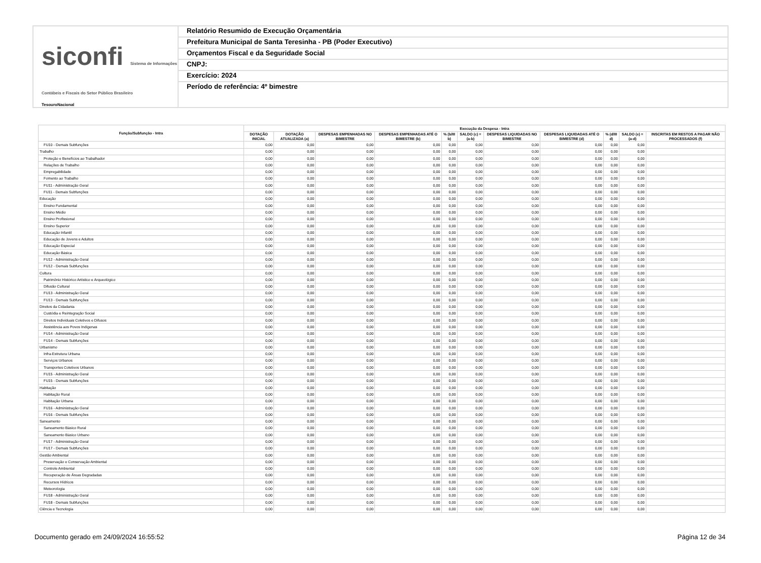siconfi Sistema de Informações Contábeis e Fiscais do Setor Público Brasileiro
TesouroNacional
Relatório Resumido de Execução Orçamentária
Prefeitura Municipal de Santa Teresinha - PB (Poder Executivo)
Orçamentos Fiscal e da Seguridade Social
CNPJ:
Exercício: 2024
Período de referência: 4º bimestre
| Função/Subfunção - Intra | Execução da Despesa - Intra | | | | | | | | | | |
| --- | --- | --- | --- | --- | --- | --- | --- | --- | --- | --- | --- |
| | DOTAÇÃO INICIAL | DOTAÇÃO ATUALIZADA (a) | DESPESAS EMPENHADAS NO BIMESTRE | DESPESAS EMPENHADAS ATÉ O BIMESTRE (b) | % (b/III b) | SALDO (c) = (a-b) | DESPESAS LIQUIDADAS NO BIMESTRE | DESPESAS LIQUIDADAS ATÉ O BIMESTRE (d) | % (d/III d) | SALDO (e) = (a-d) | INSCRITAS EM RESTOS A PAGAR NÃO PROCESSADOS (f) |
| FU10 - Demais Subfunções | 0,00 | 0,00 | 0,00 | 0,00 | 0,00 | 0,00 | 0,00 | 0,00 | 0,00 | 0,00 | |
| Trabalho | 0,00 | 0,00 | 0,00 | 0,00 | 0,00 | 0,00 | 0,00 | 0,00 | 0,00 | 0,00 | |
| Proteção e Benefícios ao Trabalhador | 0,00 | 0,00 | 0,00 | 0,00 | 0,00 | 0,00 | 0,00 | 0,00 | 0,00 | 0,00 | |
| Relações de Trabalho | 0,00 | 0,00 | 0,00 | 0,00 | 0,00 | 0,00 | 0,00 | 0,00 | 0,00 | 0,00 | |
| Empregabilidade | 0,00 | 0,00 | 0,00 | 0,00 | 0,00 | 0,00 | 0,00 | 0,00 | 0,00 | 0,00 | |
| Fomento ao Trabalho | 0,00 | 0,00 | 0,00 | 0,00 | 0,00 | 0,00 | 0,00 | 0,00 | 0,00 | 0,00 | |
| FU11 - Administração Geral | 0,00 | 0,00 | 0,00 | 0,00 | 0,00 | 0,00 | 0,00 | 0,00 | 0,00 | 0,00 | |
| FU11 - Demais Subfunções | 0,00 | 0,00 | 0,00 | 0,00 | 0,00 | 0,00 | 0,00 | 0,00 | 0,00 | 0,00 | |
| Educação | 0,00 | 0,00 | 0,00 | 0,00 | 0,00 | 0,00 | 0,00 | 0,00 | 0,00 | 0,00 | |
| Ensino Fundamental | 0,00 | 0,00 | 0,00 | 0,00 | 0,00 | 0,00 | 0,00 | 0,00 | 0,00 | 0,00 | |
| Ensino Médio | 0,00 | 0,00 | 0,00 | 0,00 | 0,00 | 0,00 | 0,00 | 0,00 | 0,00 | 0,00 | |
| Ensino Profissional | 0,00 | 0,00 | 0,00 | 0,00 | 0,00 | 0,00 | 0,00 | 0,00 | 0,00 | 0,00 | |
| Ensino Superior | 0,00 | 0,00 | 0,00 | 0,00 | 0,00 | 0,00 | 0,00 | 0,00 | 0,00 | 0,00 | |
| Educação Infantil | 0,00 | 0,00 | 0,00 | 0,00 | 0,00 | 0,00 | 0,00 | 0,00 | 0,00 | 0,00 | |
| Educação de Jovens e Adultos | 0,00 | 0,00 | 0,00 | 0,00 | 0,00 | 0,00 | 0,00 | 0,00 | 0,00 | 0,00 | |
| Educação Especial | 0,00 | 0,00 | 0,00 | 0,00 | 0,00 | 0,00 | 0,00 | 0,00 | 0,00 | 0,00 | |
| Educação Básica | 0,00 | 0,00 | 0,00 | 0,00 | 0,00 | 0,00 | 0,00 | 0,00 | 0,00 | 0,00 | |
| FU12 - Administração Geral | 0,00 | 0,00 | 0,00 | 0,00 | 0,00 | 0,00 | 0,00 | 0,00 | 0,00 | 0,00 | |
| FU12 - Demais Subfunções | 0,00 | 0,00 | 0,00 | 0,00 | 0,00 | 0,00 | 0,00 | 0,00 | 0,00 | 0,00 | |
| Cultura | 0,00 | 0,00 | 0,00 | 0,00 | 0,00 | 0,00 | 0,00 | 0,00 | 0,00 | 0,00 | |
| Patrimônio Histórico Artístico e Arqueológico | 0,00 | 0,00 | 0,00 | 0,00 | 0,00 | 0,00 | 0,00 | 0,00 | 0,00 | 0,00 | |
| Difusão Cultural | 0,00 | 0,00 | 0,00 | 0,00 | 0,00 | 0,00 | 0,00 | 0,00 | 0,00 | 0,00 | |
| FU13 - Administração Geral | 0,00 | 0,00 | 0,00 | 0,00 | 0,00 | 0,00 | 0,00 | 0,00 | 0,00 | 0,00 | |
| FU13 - Demais Subfunções | 0,00 | 0,00 | 0,00 | 0,00 | 0,00 | 0,00 | 0,00 | 0,00 | 0,00 | 0,00 | |
| Direitos da Cidadania | 0,00 | 0,00 | 0,00 | 0,00 | 0,00 | 0,00 | 0,00 | 0,00 | 0,00 | 0,00 | |
| Custódia e Reintegração Social | 0,00 | 0,00 | 0,00 | 0,00 | 0,00 | 0,00 | 0,00 | 0,00 | 0,00 | 0,00 | |
| Direitos Individuais Coletivos e Difusos | 0,00 | 0,00 | 0,00 | 0,00 | 0,00 | 0,00 | 0,00 | 0,00 | 0,00 | 0,00 | |
| Assistência aos Povos Indígenas | 0,00 | 0,00 | 0,00 | 0,00 | 0,00 | 0,00 | 0,00 | 0,00 | 0,00 | 0,00 | |
| FU14 - Administração Geral | 0,00 | 0,00 | 0,00 | 0,00 | 0,00 | 0,00 | 0,00 | 0,00 | 0,00 | 0,00 | |
| FU14 - Demais Subfunções | 0,00 | 0,00 | 0,00 | 0,00 | 0,00 | 0,00 | 0,00 | 0,00 | 0,00 | 0,00 | |
| Urbanismo | 0,00 | 0,00 | 0,00 | 0,00 | 0,00 | 0,00 | 0,00 | 0,00 | 0,00 | 0,00 | |
| Infra-Estrutura Urbana | 0,00 | 0,00 | 0,00 | 0,00 | 0,00 | 0,00 | 0,00 | 0,00 | 0,00 | 0,00 | |
| Serviços Urbanos | 0,00 | 0,00 | 0,00 | 0,00 | 0,00 | 0,00 | 0,00 | 0,00 | 0,00 | 0,00 | |
| Transportes Coletivos Urbanos | 0,00 | 0,00 | 0,00 | 0,00 | 0,00 | 0,00 | 0,00 | 0,00 | 0,00 | 0,00 | |
| FU15 - Administração Geral | 0,00 | 0,00 | 0,00 | 0,00 | 0,00 | 0,00 | 0,00 | 0,00 | 0,00 | 0,00 | |
| FU15 - Demais Subfunções | 0,00 | 0,00 | 0,00 | 0,00 | 0,00 | 0,00 | 0,00 | 0,00 | 0,00 | 0,00 | |
| Habitação | 0,00 | 0,00 | 0,00 | 0,00 | 0,00 | 0,00 | 0,00 | 0,00 | 0,00 | 0,00 | |
| Habitação Rural | 0,00 | 0,00 | 0,00 | 0,00 | 0,00 | 0,00 | 0,00 | 0,00 | 0,00 | 0,00 | |
| Habitação Urbana | 0,00 | 0,00 | 0,00 | 0,00 | 0,00 | 0,00 | 0,00 | 0,00 | 0,00 | 0,00 | |
| FU16 - Administração Geral | 0,00 | 0,00 | 0,00 | 0,00 | 0,00 | 0,00 | 0,00 | 0,00 | 0,00 | 0,00 | |
| FU16 - Demais Subfunções | 0,00 | 0,00 | 0,00 | 0,00 | 0,00 | 0,00 | 0,00 | 0,00 | 0,00 | 0,00 | |
| Saneamento | 0,00 | 0,00 | 0,00 | 0,00 | 0,00 | 0,00 | 0,00 | 0,00 | 0,00 | 0,00 | |
| Saneamento Básico Rural | 0,00 | 0,00 | 0,00 | 0,00 | 0,00 | 0,00 | 0,00 | 0,00 | 0,00 | 0,00 | |
| Saneamento Básico Urbano | 0,00 | 0,00 | 0,00 | 0,00 | 0,00 | 0,00 | 0,00 | 0,00 | 0,00 | 0,00 | |
| FU17 - Administração Geral | 0,00 | 0,00 | 0,00 | 0,00 | 0,00 | 0,00 | 0,00 | 0,00 | 0,00 | 0,00 | |
| FU17 - Demais Subfunções | 0,00 | 0,00 | 0,00 | 0,00 | 0,00 | 0,00 | 0,00 | 0,00 | 0,00 | 0,00 | |
| Gestão Ambiental | 0,00 | 0,00 | 0,00 | 0,00 | 0,00 | 0,00 | 0,00 | 0,00 | 0,00 | 0,00 | |
| Preservação e Conservação Ambiental | 0,00 | 0,00 | 0,00 | 0,00 | 0,00 | 0,00 | 0,00 | 0,00 | 0,00 | 0,00 | |
| Controle Ambiental | 0,00 | 0,00 | 0,00 | 0,00 | 0,00 | 0,00 | 0,00 | 0,00 | 0,00 | 0,00 | |
| Recuperação de Áreas Degradadas | 0,00 | 0,00 | 0,00 | 0,00 | 0,00 | 0,00 | 0,00 | 0,00 | 0,00 | 0,00 | |
| Recursos Hídricos | 0,00 | 0,00 | 0,00 | 0,00 | 0,00 | 0,00 | 0,00 | 0,00 | 0,00 | 0,00 | |
| Meteorologia | 0,00 | 0,00 | 0,00 | 0,00 | 0,00 | 0,00 | 0,00 | 0,00 | 0,00 | 0,00 | |
| FU18 - Administração Geral | 0,00 | 0,00 | 0,00 | 0,00 | 0,00 | 0,00 | 0,00 | 0,00 | 0,00 | 0,00 | |
| FU18 - Demais Subfunções | 0,00 | 0,00 | 0,00 | 0,00 | 0,00 | 0,00 | 0,00 | 0,00 | 0,00 | 0,00 | |
| Ciência e Tecnologia | 0,00 | 0,00 | 0,00 | 0,00 | 0,00 | 0,00 | 0,00 | 0,00 | 0,00 | 0,00 | |
Documento gerado em 24/09/2024 16:55:52 Página 12 de 34